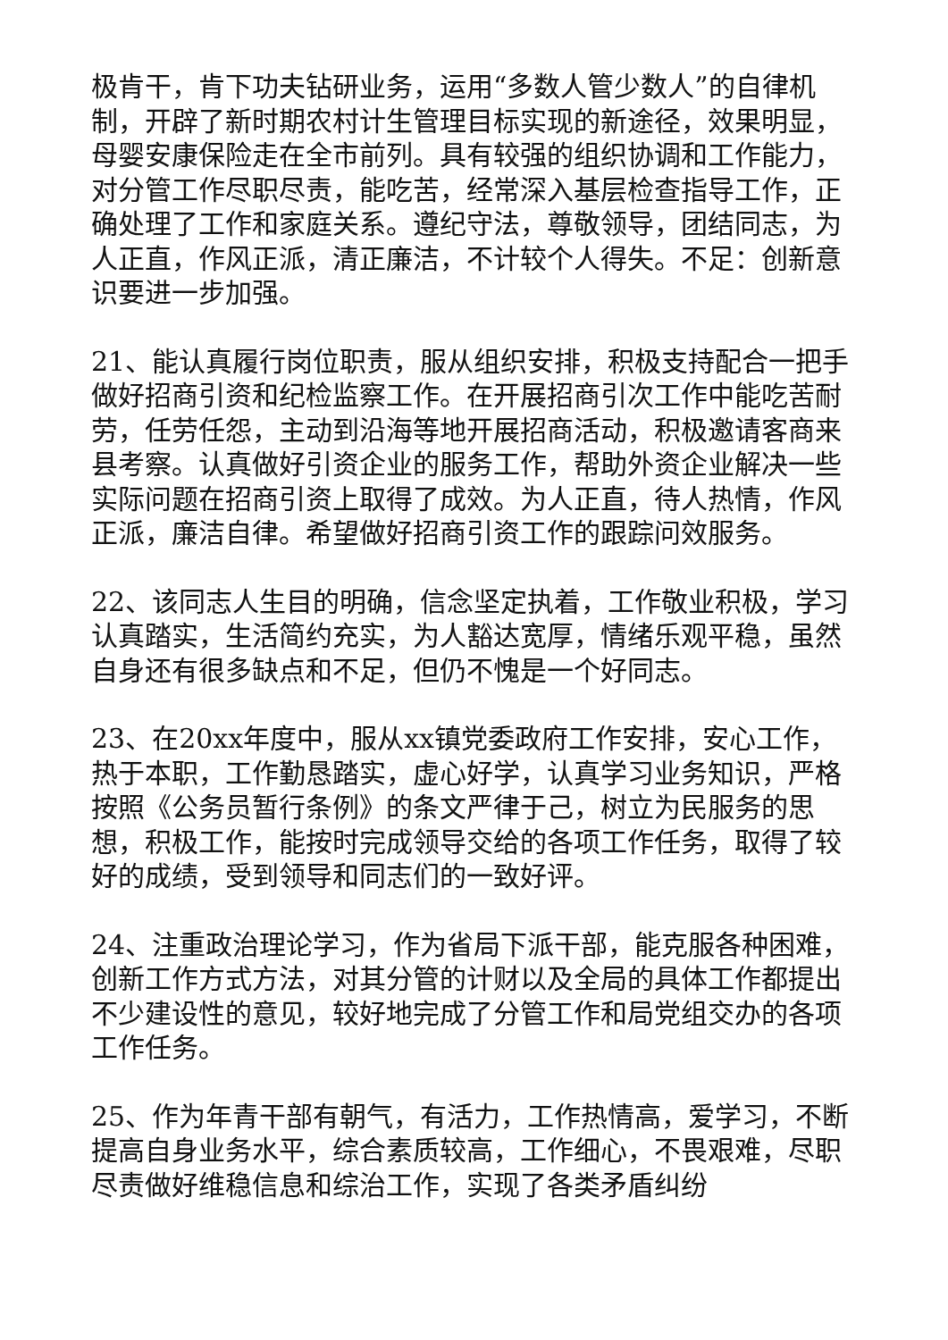极肯干，肯下功夫钻研业务，运用“多数人管少数人”的自律机制，开辟了新时期农村计生管理目标实现的新途径，效果明显，母婴安康保险走在全市前列。具有较强的组织协调和工作能力，对分管工作尽职尽责，能吃苦，经常深入基层检查指导工作，正确处理了工作和家庭关系。遵纪守法，尊敬领导，团结同志，为人正直，作风正派，清正廉洁，不计较个人得失。不足：创新意识要进一步加强。
21、能认真履行岗位职责，服从组织安排，积极支持配合一把手做好招商引资和纪检监察工作。在开展招商引次工作中能吃苦耐劳，任劳任怨，主动到沿海等地开展招商活动，积极邀请客商来县考察。认真做好引资企业的服务工作，帮助外资企业解决一些实际问题在招商引资上取得了成效。为人正直，待人热情，作风正派，廉洁自律。希望做好招商引资工作的跟踪问效服务。
22、该同志人生目的明确，信念坚定执着，工作敬业积极，学习认真踏实，生活简约充实，为人豁达宽厚，情绪乐观平稳，虽然自身还有很多缺点和不足，但仍不愧是一个好同志。
23、在20xx年度中，服从xx镇党委政府工作安排，安心工作，热于本职，工作勤恳踏实，虚心好学，认真学习业务知识，严格按照《公务员暂行条例》的条文严律于己，树立为民服务的思想，积极工作，能按时完成领导交给的各项工作任务，取得了较好的成绩，受到领导和同志们的一致好评。
24、注重政治理论学习，作为省局下派干部，能克服各种困难，创新工作方式方法，对其分管的计财以及全局的具体工作都提出不少建设性的意见，较好地完成了分管工作和局党组交办的各项工作任务。
25、作为年青干部有朝气，有活力，工作热情高，爱学习，不断提高自身业务水平，综合素质较高，工作细心，不畏艰难，尽职尽责做好维稳信息和综治工作，实现了各类矛盾纠纷